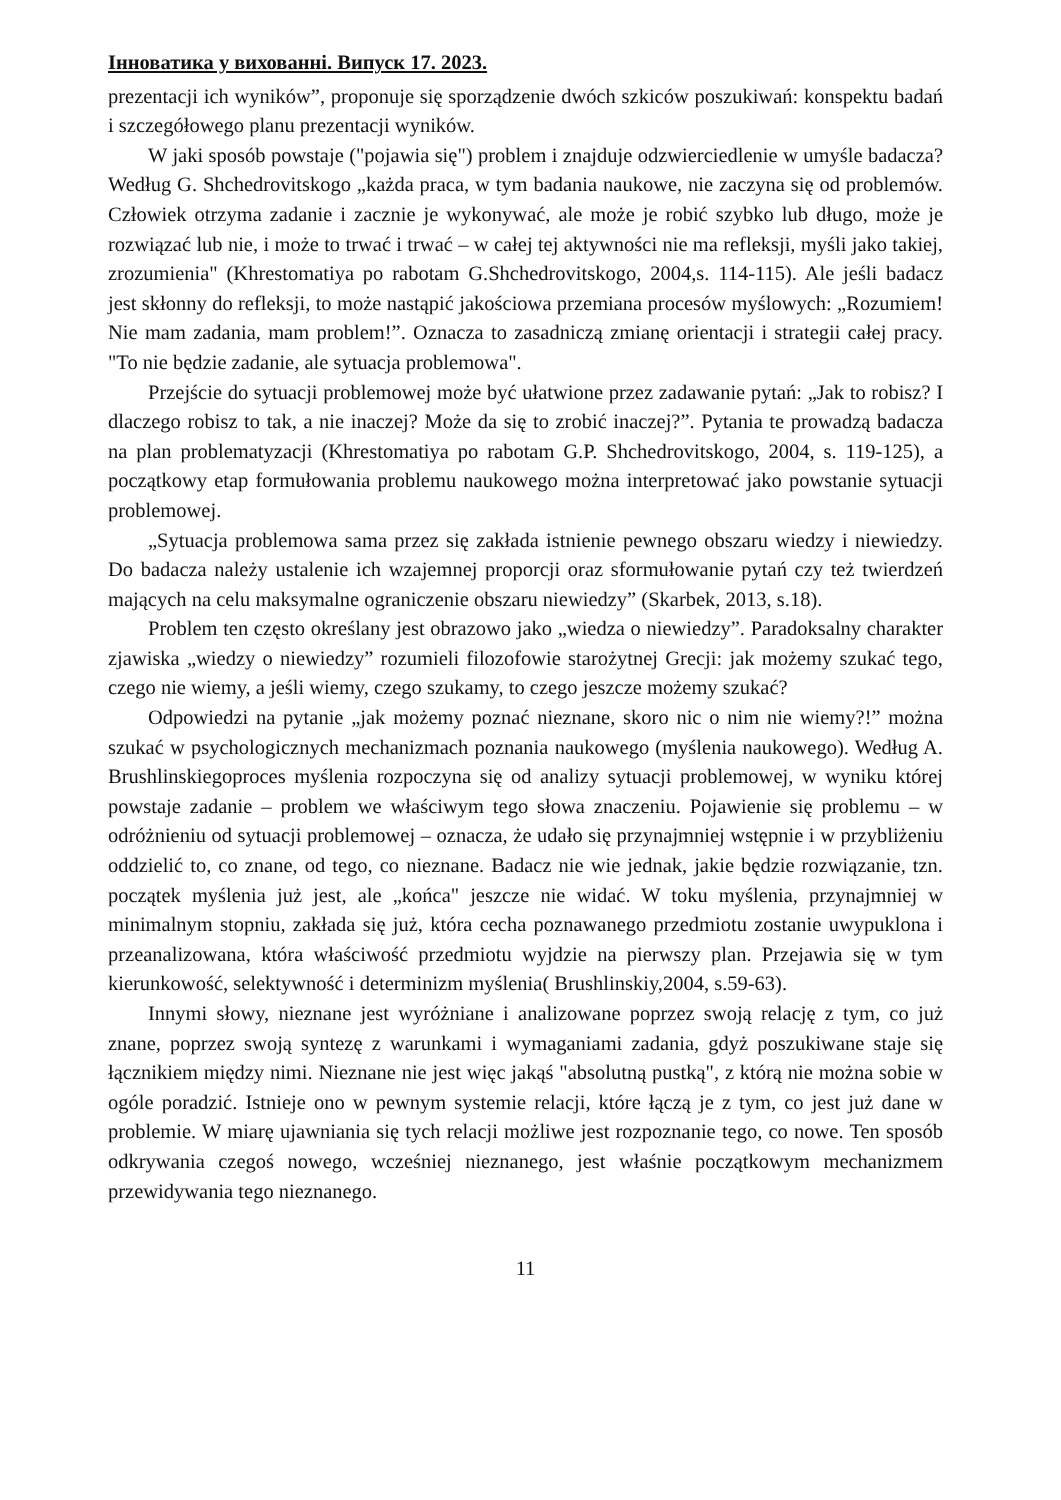Інноватика у вихованні. Випуск 17. 2023.
prezentacji ich wyników”, proponuje się sporządzenie dwóch szkiców poszukiwań: konspektu badań i szczegółowego planu prezentacji wyników.
W jaki sposób powstaje ("pojawia się") problem i znajduje odzwierciedlenie w umyśle badacza? Według G. Shchedrovitskogo „każda praca, w tym badania naukowe, nie zaczyna się od problemów. Człowiek otrzyma zadanie i zacznie je wykonywać, ale może je robić szybko lub długo, może je rozwiązać lub nie, i może to trwać i trwać – w całej tej aktywności nie ma refleksji, myśli jako takiej, zrozumienia" (Khrestomatiya po rabotam G.Shchedrovitskogo, 2004,s. 114-115). Ale jeśli badacz jest skłonny do refleksji, to może nastąpić jakościowa przemiana procesów myślowych: „Rozumiem! Nie mam zadania, mam problem!”. Oznacza to zasadniczą zmianę orientacji i strategii całej pracy. "To nie będzie zadanie, ale sytuacja problemowa".
Przejście do sytuacji problemowej może być ułatwione przez zadawanie pytań: „Jak to robisz? I dlaczego robisz to tak, a nie inaczej? Może da się to zrobić inaczej?”. Pytania te prowadzą badacza na plan problematyzacji (Khrestomatiya po rabotam G.P. Shchedrovitskogo, 2004, s. 119-125), a początkowy etap formułowania problemu naukowego można interpretować jako powstanie sytuacji problemowej.
„Sytuacja problemowa sama przez się zakłada istnienie pewnego obszaru wiedzy i niewiedzy. Do badacza należy ustalenie ich wzajemnej proporcji oraz sformułowanie pytań czy też twierdzeń mających na celu maksymalne ograniczenie obszaru niewiedzy” (Skarbek, 2013, s.18).
Problem ten często określany jest obrazowo jako „wiedza o niewiedzy”. Paradoksalny charakter zjawiska „wiedzy o niewiedzy” rozumieli filozofowie starożytnej Grecji: jak możemy szukać tego, czego nie wiemy, a jeśli wiemy, czego szukamy, to czego jeszcze możemy szukać?
Odpowiedzi na pytanie „jak możemy poznać nieznane, skoro nic o nim nie wiemy?!” można szukać w psychologicznych mechanizmach poznania naukowego (myślenia naukowego). Według A. Brushlinskiegoproces myślenia rozpoczyna się od analizy sytuacji problemowej, w wyniku której powstaje zadanie – problem we właściwym tego słowa znaczeniu. Pojawienie się problemu – w odróżnieniu od sytuacji problemowej – oznacza, że udało się przynajmniej wstępnie i w przybliżeniu oddzielić to, co znane, od tego, co nieznane. Badacz nie wie jednak, jakie będzie rozwiązanie, tzn. początek myślenia już jest, ale „końca" jeszcze nie widać. W toku myślenia, przynajmniej w minimalnym stopniu, zakłada się już, która cecha poznawanego przedmiotu zostanie uwypuklona i przeanalizowana, która właściwość przedmiotu wyjdzie na pierwszy plan. Przejawia się w tym kierunkowość, selektywność i determinizm myślenia( Brushlinskiy,2004, s.59-63).
Innymi słowy, nieznane jest wyróżniane i analizowane poprzez swoją relację z tym, co już znane, poprzez swoją syntezę z warunkami i wymaganiami zadania, gdyż poszukiwane staje się łącznikiem między nimi. Nieznane nie jest więc jakąś "absolutną pustką", z którą nie można sobie w ogóle poradzić. Istnieje ono w pewnym systemie relacji, które łączą je z tym, co jest już dane w problemie. W miarę ujawniania się tych relacji możliwe jest rozpoznanie tego, co nowe. Ten sposób odkrywania czegoś nowego, wcześniej nieznanego, jest właśnie początkowym mechanizmem przewidywania tego nieznanego.
11